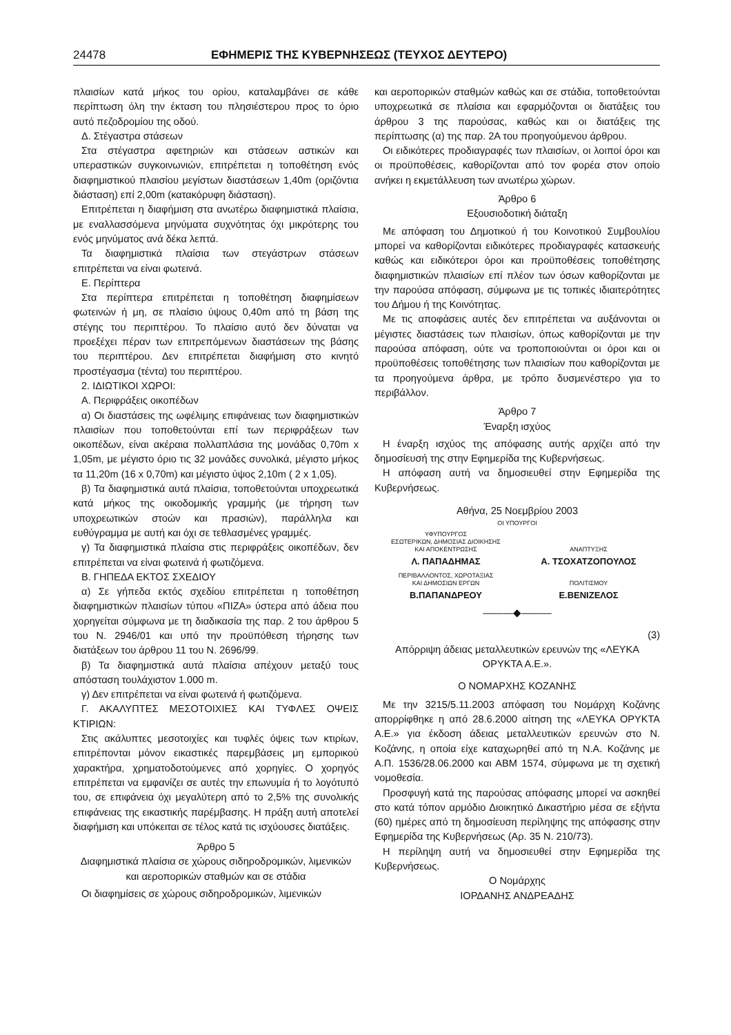24478 ΕΦΗΜΕΡΙΣ ΤΗΣ ΚΥΒΕΡΝΗΣΕΩΣ (ΤΕΥΧΟΣ ΔΕΥΤΕΡΟ)
πλαισίων κατά μήκος του ορίου, καταλαμβάνει σε κάθε περίπτωση όλη την έκταση του πλησιέστερου προς το όριο αυτό πεζοδρομίου της οδού.
Δ. Στέγαστρα στάσεων
Στα στέγαστρα αφετηριών και στάσεων αστικών και υπεραστικών συγκοινωνιών, επιτρέπεται η τοποθέτηση ενός διαφημιστικού πλαισίου μεγίστων διαστάσεων 1,40m (οριζόντια διάσταση) επί 2,00m (κατακόρυφη διάσταση).
Επιτρέπεται η διαφήμιση στα ανωτέρω διαφημιστικά πλαίσια, με εναλλασσόμενα μηνύματα συχνότητας όχι μικρότερης του ενός μηνύματος ανά δέκα λεπτά.
Τα διαφημιστικά πλαίσια των στεγάστρων στάσεων επιτρέπεται να είναι φωτεινά.
Ε. Περίπτερα
Στα περίπτερα επιτρέπεται η τοποθέτηση διαφημίσεων φωτεινών ή μη, σε πλαίσιο ύψους 0,40m από τη βάση της στέγης του περιπτέρου. Το πλαίσιο αυτό δεν δύναται να προεξέχει πέραν των επιτρεπόμενων διαστάσεων της βάσης του περιπτέρου. Δεν επιτρέπεται διαφήμιση στο κινητό προστέγασμα (τέντα) του περιπτέρου.
2. ΙΔΙΩΤΙΚΟΙ ΧΩΡΟΙ:
Α. Περιφράξεις οικοπέδων
α) Οι διαστάσεις της ωφέλιμης επιφάνειας των διαφημιστικών πλαισίων που τοποθετούνται επί των περιφράξεων των οικοπέδων, είναι ακέραια πολλαπλάσια της μονάδας 0,70m x 1,05m, με μέγιστο όριο τις 32 μονάδες συνολικά, μέγιστο μήκος τα 11,20m (16 x 0,70m) και μέγιστο ύψος 2,10m ( 2 x 1,05).
β) Τα διαφημιστικά αυτά πλαίσια, τοποθετούνται υποχρεωτικά κατά μήκος της οικοδομικής γραμμής (με τήρηση των υποχρεωτικών στοών και πρασιών), παράλληλα και ευθύγραμμα με αυτή και όχι σε τεθλασμένες γραμμές.
γ) Τα διαφημιστικά πλαίσια στις περιφράξεις οικοπέδων, δεν επιτρέπεται να είναι φωτεινά ή φωτιζόμενα.
Β. ΓΗΠΕΔΑ ΕΚΤΟΣ ΣΧΕΔΙΟΥ
α) Σε γήπεδα εκτός σχεδίου επιτρέπεται η τοποθέτηση διαφημιστικών πλαισίων τύπου «ΠΙΖΑ» ύστερα από άδεια που χορηγείται σύμφωνα με τη διαδικασία της παρ. 2 του άρθρου 5 του Ν. 2946/01 και υπό την προϋπόθεση τήρησης των διατάξεων του άρθρου 11 του Ν. 2696/99.
β) Τα διαφημιστικά αυτά πλαίσια απέχουν μεταξύ τους απόσταση τουλάχιστον 1.000 m.
γ) Δεν επιτρέπεται να είναι φωτεινά ή φωτιζόμενα.
Γ. ΑΚΑΛΥΠΤΕΣ ΜΕΣΟΤΟΙΧΙΕΣ ΚΑΙ ΤΥΦΛΕΣ ΟΨΕΙΣ ΚΤΙΡΙΩΝ:
Στις ακάλυπτες μεσοτοιχίες και τυφλές όψεις των κτιρίων, επιτρέπονται μόνον εικαστικές παρεμβάσεις μη εμπορικού χαρακτήρα, χρηματοδοτούμενες από χορηγίες. Ο χορηγός επιτρέπεται να εμφανίζει σε αυτές την επωνυμία ή το λογότυπό του, σε επιφάνεια όχι μεγαλύτερη από το 2,5% της συνολικής επιφάνειας της εικαστικής παρέμβασης. Η πράξη αυτή αποτελεί διαφήμιση και υπόκειται σε τέλος κατά τις ισχύουσες διατάξεις.
Άρθρο 5
Διαφημιστικά πλαίσια σε χώρους σιδηροδρομικών, λιμενικών και αεροπορικών σταθμών και σε στάδια
Οι διαφημίσεις σε χώρους σιδηροδρομικών, λιμενικών
και αεροπορικών σταθμών καθώς και σε στάδια, τοποθετούνται υποχρεωτικά σε πλαίσια και εφαρμόζονται οι διατάξεις του άρθρου 3 της παρούσας, καθώς και οι διατάξεις της περίπτωσης (α) της παρ. 2Α του προηγούμενου άρθρου.
Οι ειδικότερες προδιαγραφές των πλαισίων, οι λοιποί όροι και οι προϋποθέσεις, καθορίζονται από τον φορέα στον οποίο ανήκει η εκμετάλλευση των ανωτέρω χώρων.
Άρθρο 6
Εξουσιοδοτική διάταξη
Με απόφαση του Δημοτικού ή του Κοινοτικού Συμβουλίου μπορεί να καθορίζονται ειδικότερες προδιαγραφές κατασκευής καθώς και ειδικότεροι όροι και προϋποθέσεις τοποθέτησης διαφημιστικών πλαισίων επί πλέον των όσων καθορίζονται με την παρούσα απόφαση, σύμφωνα με τις τοπικές ιδιαιτερότητες του Δήμου ή της Κοινότητας.
Με τις αποφάσεις αυτές δεν επιτρέπεται να αυξάνονται οι μέγιστες διαστάσεις των πλαισίων, όπως καθορίζονται με την παρούσα απόφαση, ούτε να τροποποιούνται οι όροι και οι προϋποθέσεις τοποθέτησης των πλαισίων που καθορίζονται με τα προηγούμενα άρθρα, με τρόπο δυσμενέστερο για το περιβάλλον.
Άρθρο 7
Έναρξη ισχύος
Η έναρξη ισχύος της απόφασης αυτής αρχίζει από την δημοσίευσή της στην Εφημερίδα της Κυβερνήσεως.
Η απόφαση αυτή να δημοσιευθεί στην Εφημερίδα της Κυβερνήσεως.
Αθήνα, 25 Νοεμβρίου 2003
ΟΙ ΥΠΟΥΡΓΟΙ
ΥΦΥΠΟΥΡΓΟΣ
ΕΣΩΤΕΡΙΚΩΝ, ΔΗΜΟΣΙΑΣ ΔΙΟΙΚΗΣΗΣ
ΚΑΙ ΑΠΟΚΕΝΤΡΩΣΗΣ
Λ. ΠΑΠΑΔΗΜΑΣ
ΑΝΑΠΤΥΞΗΣ
Α. ΤΣΟΧΑΤΖΟΠΟΥΛΟΣ
ΠΕΡΙΒΑΛΛΟΝΤΟΣ, ΧΩΡΟΤΑΞΙΑΣ
ΚΑΙ ΔΗΜΟΣΙΩΝ ΕΡΓΩΝ
Β.ΠΑΠΑΝΔΡΕΟΥ
ΠΟΛΙΤΙΣΜΟΥ
Ε.ΒΕΝΙΖΕΛΟΣ
———◆———
(3)
Απόρριψη άδειας μεταλλευτικών ερευνών της «ΛΕΥΚΑ ΟΡΥΚΤΑ Α.Ε.».
Ο ΝΟΜΑΡΧΗΣ ΚΟΖΑΝΗΣ
Με την 3215/5.11.2003 απόφαση του Νομάρχη Κοζάνης απορρίφθηκε η από 28.6.2000 αίτηση της «ΛΕΥΚΑ ΟΡΥΚΤΑ Α.Ε.» για έκδοση άδειας μεταλλευτικών ερευνών στο Ν. Κοζάνης, η οποία είχε καταχωρηθεί από τη Ν.Α. Κοζάνης με Α.Π. 1536/28.06.2000 και ΑΒΜ 1574, σύμφωνα με τη σχετική νομοθεσία.
Προσφυγή κατά της παρούσας απόφασης μπορεί να ασκηθεί στο κατά τόπον αρμόδιο Διοικητικό Δικαστήριο μέσα σε εξήντα (60) ημέρες από τη δημοσίευση περίληψης της απόφασης στην Εφημερίδα της Κυβερνήσεως (Αρ. 35 Ν. 210/73).
Η περίληψη αυτή να δημοσιευθεί στην Εφημερίδα της Κυβερνήσεως.
Ο Νομάρχης
ΙΟΡΔΑΝΗΣ ΑΝΔΡΕΑΔΗΣ